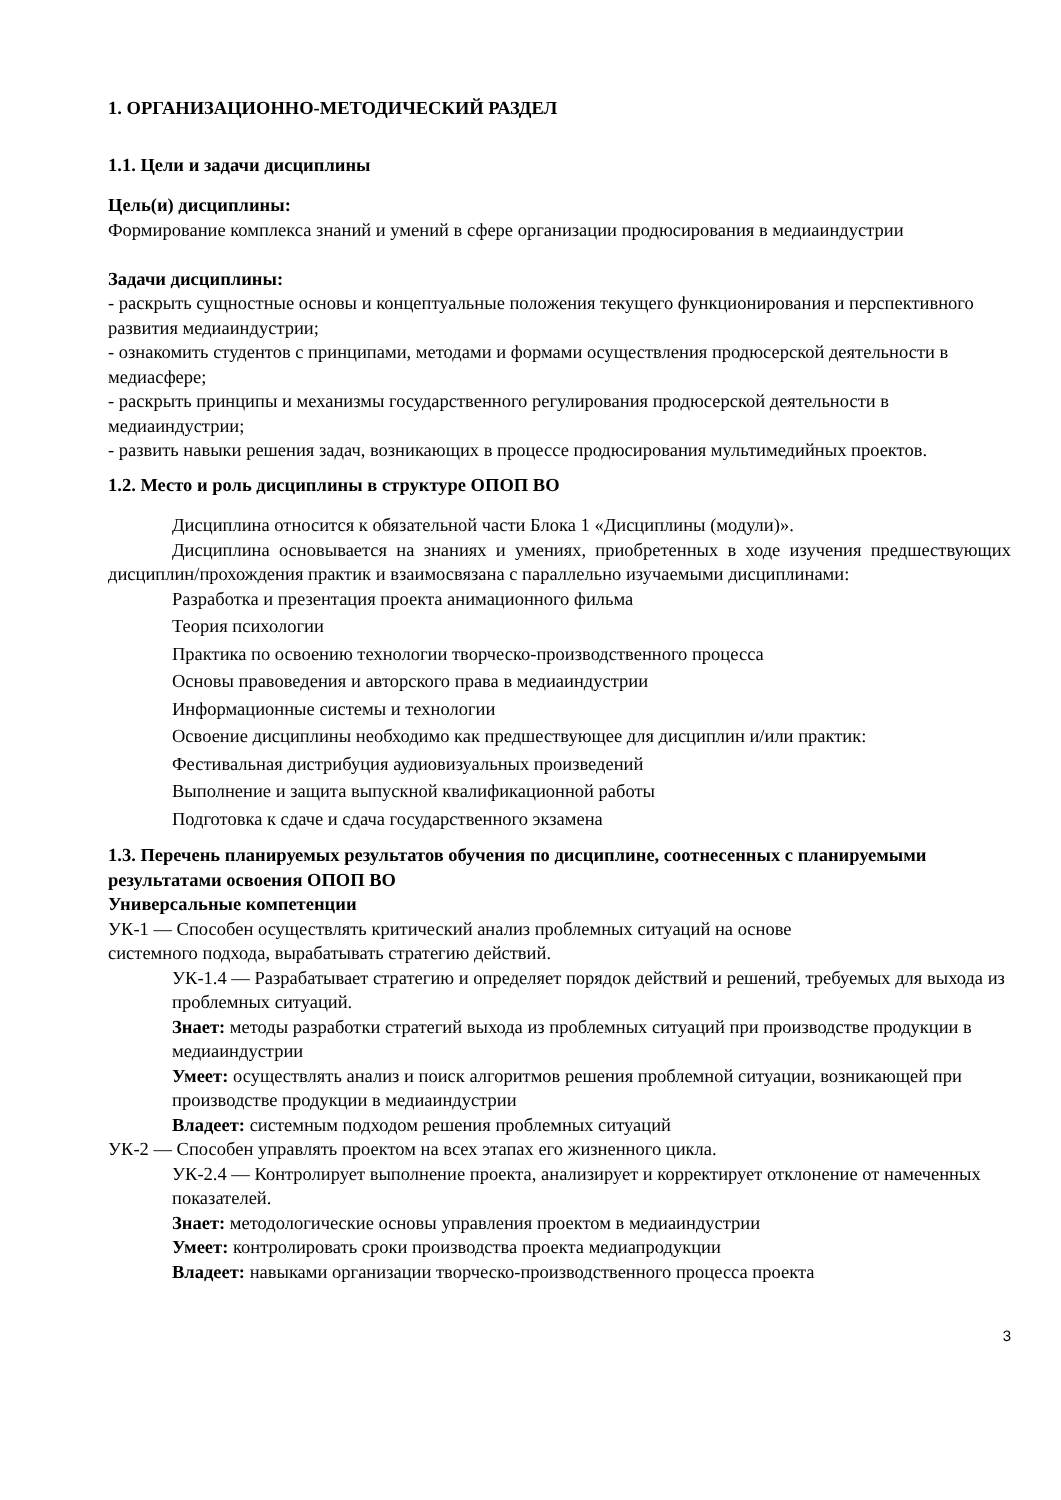1. ОРГАНИЗАЦИОННО-МЕТОДИЧЕСКИЙ РАЗДЕЛ
1.1. Цели и задачи дисциплины
Цель(и) дисциплины:
Формирование комплекса знаний и умений в сфере организации продюсирования в медиаиндустрии
Задачи дисциплины:
- раскрыть сущностные основы и концептуальные положения текущего функционирования и перспективного развития медиаиндустрии;
- ознакомить студентов с принципами, методами и формами осуществления продюсерской деятельности в медиасфере;
- раскрыть принципы и механизмы государственного регулирования продюсерской деятельности в медиаиндустрии;
- развить навыки решения задач, возникающих в процессе продюсирования мультимедийных проектов.
1.2. Место и роль дисциплины в структуре ОПОП ВО
Дисциплина относится к обязательной части Блока 1 «Дисциплины (модули)».
Дисциплина основывается на знаниях и умениях, приобретенных в ходе изучения предшествующих дисциплин/прохождения практик и взаимосвязана с параллельно изучаемыми дисциплинами:
Разработка и презентация проекта анимационного фильма
Теория психологии
Практика по освоению технологии творческо-производственного процесса
Основы правоведения и авторского права в медиаиндустрии
Информационные системы и технологии
Освоение дисциплины необходимо как предшествующее для дисциплин и/или практик:
Фестивальная дистрибуция аудиовизуальных произведений
Выполнение и защита выпускной квалификационной работы
Подготовка к сдаче и сдача государственного экзамена
1.3. Перечень планируемых результатов обучения по дисциплине, соотнесенных с планируемыми результатами освоения ОПОП ВО
Универсальные компетенции
УК-1 — Способен осуществлять критический анализ проблемных ситуаций на основе
системного подхода, вырабатывать стратегию действий.
УК-1.4 — Разрабатывает стратегию и определяет порядок действий и решений, требуемых для выхода из проблемных ситуаций.
Знает: методы разработки стратегий выхода из проблемных ситуаций при производстве продукции в медиаиндустрии
Умеет: осуществлять анализ и поиск алгоритмов решения проблемной ситуации, возникающей при производстве продукции в медиаиндустрии
Владеет: системным подходом решения проблемных ситуаций
УК-2 — Способен управлять проектом на всех этапах его жизненного цикла.
УК-2.4 — Контролирует выполнение проекта, анализирует и корректирует отклонение от намеченных показателей.
Знает: методологические основы управления проектом в медиаиндустрии
Умеет: контролировать сроки производства проекта медиапродукции
Владеет: навыками организации творческо-производственного процесса проекта
3